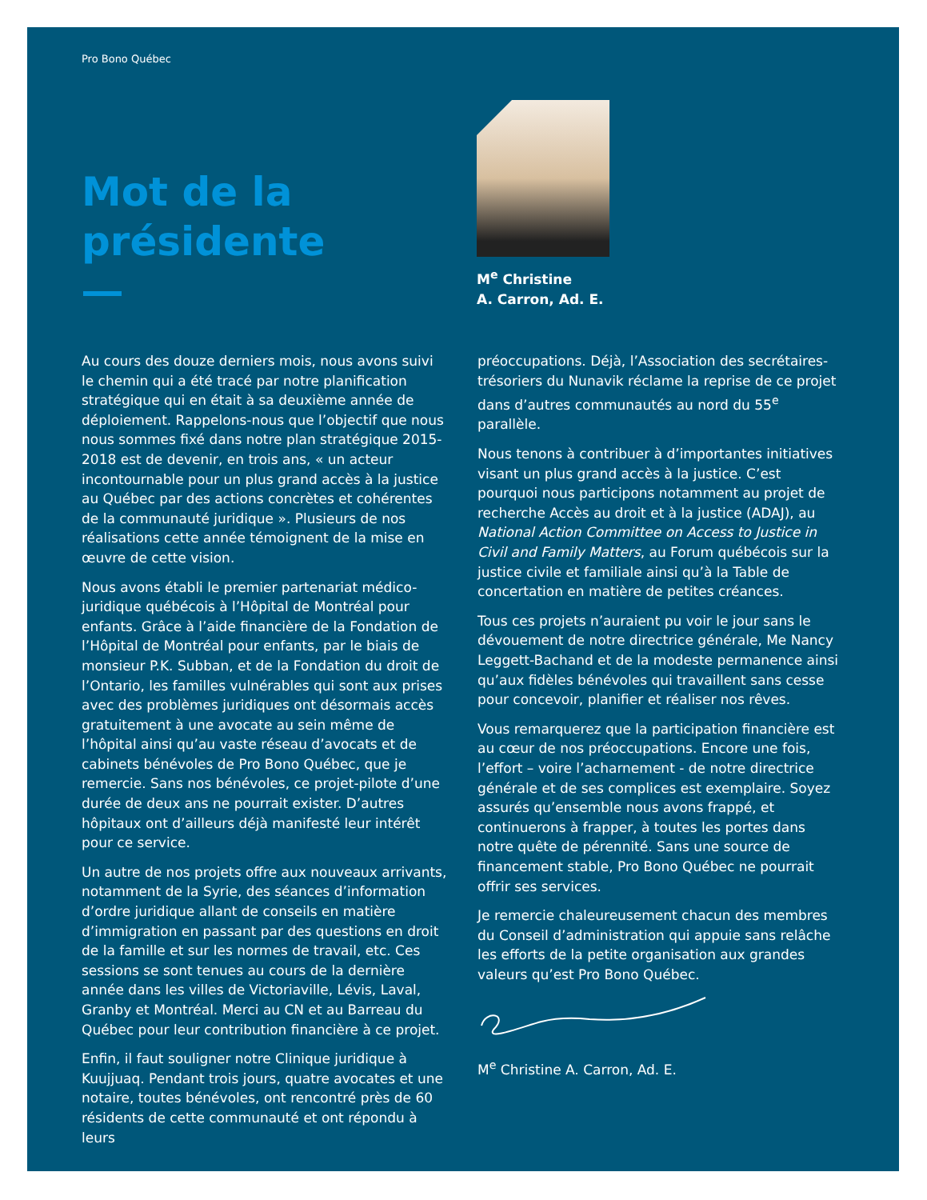Pro Bono Québec
Mot de la
présidente
M<sup>e</sup> Christine
A. Carron, Ad. E.
Au cours des douze derniers mois, nous avons suivi le chemin qui a été tracé par notre planification stratégique qui en était à sa deuxième année de déploiement. Rappelons-nous que l’objectif que nous nous sommes fixé dans notre plan stratégique 2015-2018 est de devenir, en trois ans, « un acteur incontournable pour un plus grand accès à la justice au Québec par des actions concrètes et cohérentes de la communauté juridique ». Plusieurs de nos réalisations cette année témoignent de la mise en œuvre de cette vision.
Nous avons établi le premier partenariat médico-juridique québécois à l’Hôpital de Montréal pour enfants. Grâce à l’aide financière de la Fondation de l’Hôpital de Montréal pour enfants, par le biais de monsieur P.K. Subban, et de la Fondation du droit de l’Ontario, les familles vulnérables qui sont aux prises avec des problèmes juridiques ont désormais accès gratuitement à une avocate au sein même de l’hôpital ainsi qu’au vaste réseau d’avocats et de cabinets bénévoles de Pro Bono Québec, que je remercie. Sans nos bénévoles, ce projet-pilote d’une durée de deux ans ne pourrait exister. D’autres hôpitaux ont d’ailleurs déjà manifesté leur intérêt pour ce service.
Un autre de nos projets offre aux nouveaux arrivants, notamment de la Syrie, des séances d’information d’ordre juridique allant de conseils en matière d’immigration en passant par des questions en droit de la famille et sur les normes de travail, etc. Ces sessions se sont tenues au cours de la dernière année dans les villes de Victoriaville, Lévis, Laval, Granby et Montréal. Merci au CN et au Barreau du Québec pour leur contribution financière à ce projet.
Enfin, il faut souligner notre Clinique juridique à Kuujjuaq. Pendant trois jours, quatre avocates et une notaire, toutes bénévoles, ont rencontré près de 60 résidents de cette communauté et ont répondu à leurs
préoccupations. Déjà, l’Association des secrétaires-trésoriers du Nunavik réclame la reprise de ce projet dans d’autres communautés au nord du 55<sup>e</sup> parallèle.
Nous tenons à contribuer à d’importantes initiatives visant un plus grand accès à la justice. C’est pourquoi nous participons notamment au projet de recherche Accès au droit et à la justice (ADAJ), au National Action Committee on Access to Justice in Civil and Family Matters, au Forum québécois sur la justice civile et familiale ainsi qu’à la Table de concertation en matière de petites créances.
Tous ces projets n’auraient pu voir le jour sans le dévouement de notre directrice générale, Me Nancy Leggett-Bachand et de la modeste permanence ainsi qu’aux fidèles bénévoles qui travaillent sans cesse pour concevoir, planifier et réaliser nos rêves.
Vous remarquerez que la participation financière est au cœur de nos préoccupations. Encore une fois, l’effort – voire l’acharnement - de notre directrice générale et de ses complices est exemplaire. Soyez assurés qu’ensemble nous avons frappé, et continuerons à frapper, à toutes les portes dans notre quête de pérennité. Sans une source de financement stable, Pro Bono Québec ne pourrait offrir ses services.
Je remercie chaleureusement chacun des membres du Conseil d’administration qui appuie sans relâche les efforts de la petite organisation aux grandes valeurs qu’est Pro Bono Québec.
M<sup>e</sup> Christine A. Carron, Ad. E.